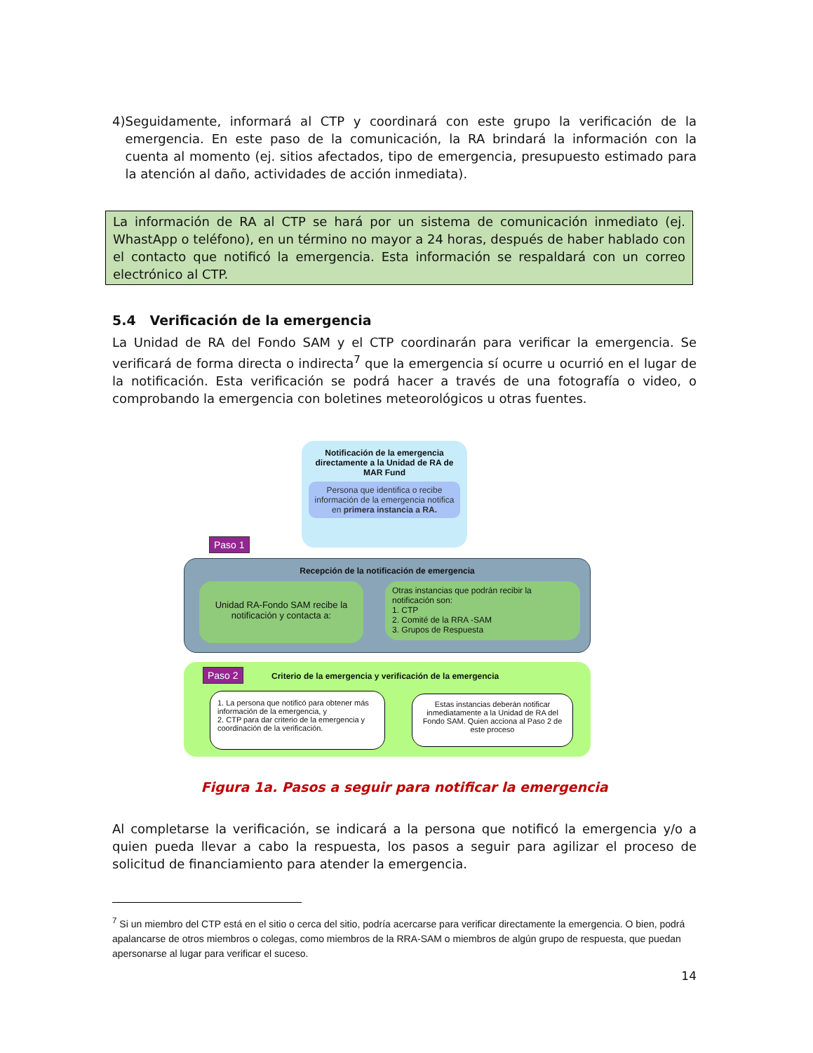4) Seguidamente, informará al CTP y coordinará con este grupo la verificación de la emergencia. En este paso de la comunicación, la RA brindará la información con la cuenta al momento (ej. sitios afectados, tipo de emergencia, presupuesto estimado para la atención al daño, actividades de acción inmediata).
La información de RA al CTP se hará por un sistema de comunicación inmediato (ej. WhastApp o teléfono), en un término no mayor a 24 horas, después de haber hablado con el contacto que notificó la emergencia. Esta información se respaldará con un correo electrónico al CTP.
5.4 Verificación de la emergencia
La Unidad de RA del Fondo SAM y el CTP coordinarán para verificar la emergencia. Se verificará de forma directa o indirecta<sup>7</sup> que la emergencia sí ocurre u ocurrió en el lugar de la notificación. Esta verificación se podrá hacer a través de una fotografía o video, o comprobando la emergencia con boletines meteorológicos u otras fuentes.
Notificación de la emergencia directamente a la Unidad de RA de MAR Fund
Persona que identifica o recibe información de la emergencia notifica en primera instancia a RA.
Paso 1
Recepción de la notificación de emergencia
Unidad RA-Fondo SAM recibe la notificación y contacta a:
Otras instancias que podrán recibir la notificación son:
1. CTP
2. Comité de la RRA -SAM
3. Grupos de Respuesta
Paso 2
Criterio de la emergencia y verificación de la emergencia
1. La persona que notificó para obtener más información de la emergencia, y
2. CTP para dar criterio de la emergencia y coordinación de la verificación.
Estas instancias deberán notificar inmediatamente a la Unidad de RA del Fondo SAM. Quien acciona al Paso 2 de este proceso
Figura 1a. Pasos a seguir para notificar la emergencia
Al completarse la verificación, se indicará a la persona que notificó la emergencia y/o a quien pueda llevar a cabo la respuesta, los pasos a seguir para agilizar el proceso de solicitud de financiamiento para atender la emergencia.
<sup>7</sup> Si un miembro del CTP está en el sitio o cerca del sitio, podría acercarse para verificar directamente la emergencia. O bien, podrá apalancarse de otros miembros o colegas, como miembros de la RRA-SAM o miembros de algún grupo de respuesta, que puedan apersonarse al lugar para verificar el suceso.
14